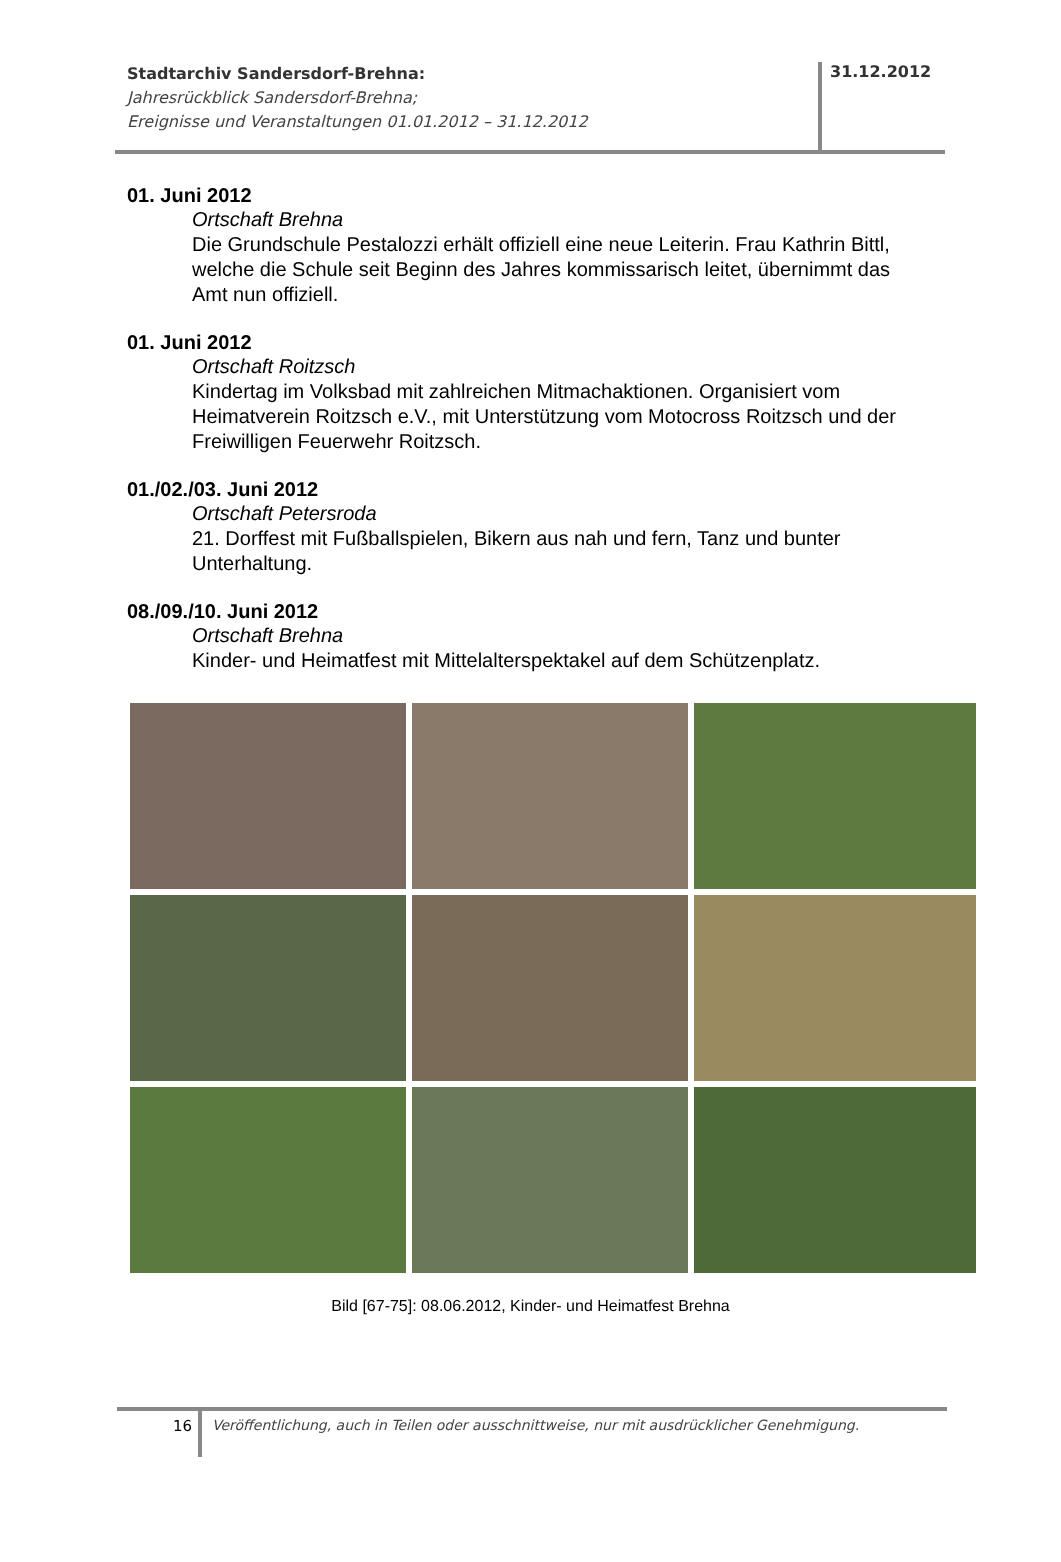Stadtarchiv Sandersdorf-Brehna:
Jahresrückblick Sandersdorf-Brehna;
Ereignisse und Veranstaltungen 01.01.2012 – 31.12.2012
31.12.2012
01. Juni 2012
Ortschaft Brehna
Die Grundschule Pestalozzi erhält offiziell eine neue Leiterin. Frau Kathrin Bittl, welche die Schule seit Beginn des Jahres kommissarisch leitet, übernimmt das Amt nun offiziell.
01. Juni 2012
Ortschaft Roitzsch
Kindertag im Volksbad mit zahlreichen Mitmachaktionen. Organisiert vom Heimatverein Roitzsch e.V., mit Unterstützung vom Motocross Roitzsch und der Freiwilligen Feuerwehr Roitzsch.
01./02./03. Juni 2012
Ortschaft Petersroda
21. Dorffest mit Fußballspielen, Bikern aus nah und fern, Tanz und bunter Unterhaltung.
08./09./10. Juni 2012
Ortschaft Brehna
Kinder- und Heimatfest mit Mittelalterspektakel auf dem Schützenplatz.
Bild [67-75]: 08.06.2012, Kinder- und Heimatfest Brehna
16 Veröffentlichung, auch in Teilen oder ausschnittweise, nur mit ausdrücklicher Genehmigung.